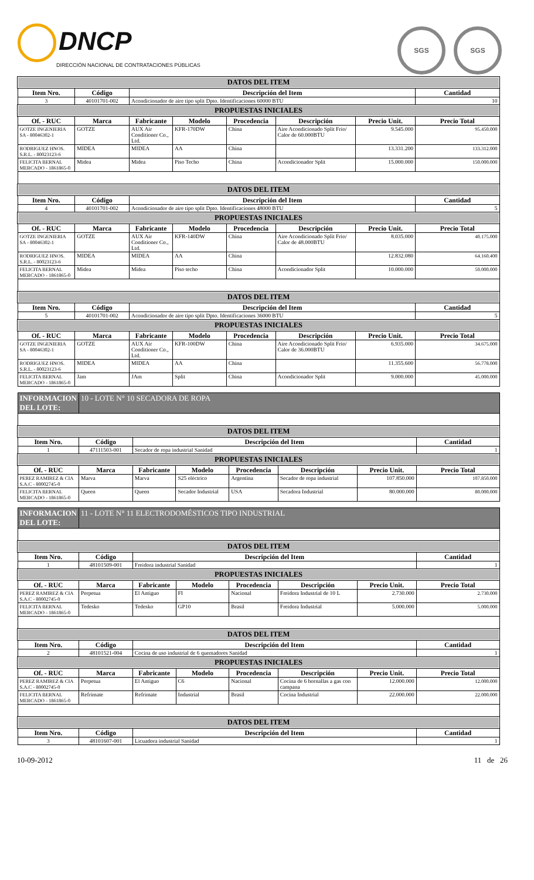DNCP
DIRECCIÓN NACIONAL DE CONTRATACIONES PÚBLICAS
SGS SGS
| DATOS DEL ITEM | | | | | | | |
| Item Nro. | Código | Descripción del Item | | | | | Cantidad |
| 3 | 40101701-002 | Acondicionador de aire tipo split Dpto. Identificaciones 60000 BTU | | | | | 10 |
| PROPUESTAS INICIALES | | | | | | | |
| Of. - RUC | Marca | Fabricante | Modelo | Procedencia | Descripción | Precio Unit. | Precio Total |
| GOTZE INGENIERIA SA - 80046302-1 | GOTZE | AUX Air Conditioner Co., Ltd. | KFR-170DW | China | Aire Acondicionado Split Frio/ Calor de 60.000BTU | 9.545.000 | 95.450.000 |
| RODRIGUEZ HNOS. S.R.L. - 80023123-6 | MIDEA | MIDEA | AA | China | | 13.331.200 | 133.312.000 |
| FELICITA BERNAL MERCADO - 1861865-0 | Midea | Midea | Piso Techo | China | Acondicionador Split | 15.000.000 | 150.000.000 |
| DATOS DEL ITEM | | | | | | | |
| Item Nro. | Código | Descripción del Item | | | | | Cantidad |
| 4 | 40101701-002 | Acondicionador de aire tipo split Dpto. Identificaciones 48000 BTU | | | | | 5 |
| PROPUESTAS INICIALES | | | | | | | |
| Of. - RUC | Marca | Fabricante | Modelo | Procedencia | Descripción | Precio Unit. | Precio Total |
| GOTZE INGENIERIA SA - 80046302-1 | GOTZE | AUX Air Conditioner Co., Ltd. | KFR-140DW | China | Aire Acondicionado Split Frio/ Calor de 48.000BTU | 8.035.000 | 40.175.000 |
| RODRIGUEZ HNOS. S.R.L. - 80023123-6 | MIDEA | MIDEA | AA | China | | 12.832.080 | 64.160.400 |
| FELICITA BERNAL MERCADO - 1861865-0 | Midea | Midea | Piso techo | China | Acondicionador Split | 10.000.000 | 50.000.000 |
| DATOS DEL ITEM | | | | | | | |
| Item Nro. | Código | Descripción del Item | | | | | Cantidad |
| 5 | 40101701-002 | Acondicionador de aire tipo split Dpto. Identificaciones 36000 BTU | | | | | 5 |
| PROPUESTAS INICIALES | | | | | | | |
| Of. - RUC | Marca | Fabricante | Modelo | Procedencia | Descripción | Precio Unit. | Precio Total |
| GOTZE INGENIERIA SA - 80046302-1 | GOTZE | AUX Air Conditioner Co., Ltd. | KFR-100DW | China | Aire Acondicionado Split Frio/ Calor de 36.000BTU | 6.935.000 | 34.675.000 |
| RODRIGUEZ HNOS. S.R.L. - 80023123-6 | MIDEA | MIDEA | AA | China | | 11.355.600 | 56.778.000 |
| FELICITA BERNAL MERCADO - 1861865-0 | Jam | JAm | Split | China | Acondicionador Split | 9.000.000 | 45.000.000 |
| INFORMACION DEL LOTE: | 10 - LOTE N° 10 SECADORA DE ROPA | | | | | | |
| DATOS DEL ITEM | | | | | | | |
| Item Nro. | Código | Descripción del Item | | | | | Cantidad |
| 1 | 47111503-001 | Secador de ropa industrial Sanidad | | | | | 1 |
| PROPUESTAS INICIALES | | | | | | | |
| Of. - RUC | Marca | Fabricante | Modelo | Procedencia | Descripción | Precio Unit. | Precio Total |
| PEREZ RAMIREZ & CIA S.A.C - 80002745-0 | Marva | Marva | S25 eléctrico | Argentina | Secador de ropa industrial | 107.850.000 | 107.850.000 |
| FELICITA BERNAL MERCADO - 1861865-0 | Queen | Queen | Secador Industrial | USA | Secadora Industrial | 80.000.000 | 80.000.000 |
| INFORMACION DEL LOTE: | 11 - LOTE N° 11 ELECTRODOMÉSTICOS TIPO INDUSTRIAL | | | | | | |
| DATOS DEL ITEM | | | | | | | |
| Item Nro. | Código | Descripción del Item | | | | | Cantidad |
| 1 | 48101509-001 | Freidora industrial Sanidad | | | | | 1 |
| PROPUESTAS INICIALES | | | | | | | |
| Of. - RUC | Marca | Fabricante | Modelo | Procedencia | Descripción | Precio Unit. | Precio Total |
| PEREZ RAMIREZ & CIA S.A.C - 80002745-0 | Perpetua | El Antiguo | FI | Nacional | Freidora Industrial de 10 L | 2.730.000 | 2.730.000 |
| FELICITA BERNAL MERCADO - 1861865-0 | Tedesko | Tedesko | GP10 | Brasil | Freidora Industrial | 5.000.000 | 5.000.000 |
| DATOS DEL ITEM | | | | | | | |
| Item Nro. | Código | Descripción del Item | | | | | Cantidad |
| 2 | 48101521-004 | Cocina de uso industrial de 6 quemadores Sanidad | | | | | 1 |
| PROPUESTAS INICIALES | | | | | | | |
| Of. - RUC | Marca | Fabricante | Modelo | Procedencia | Descripción | Precio Unit. | Precio Total |
| PEREZ RAMIREZ & CIA S.A.C - 80002745-0 | Perpetua | El Antiguo | C6 | Nacional | Cocina de 6 hornallas a gas con campana | 12.000.000 | 12.000.000 |
| FELICITA BERNAL MERCADO - 1861865-0 | Refrimate | Refrimate | Industrial | Brasil | Cocina Industrial | 22.000.000 | 22.000.000 |
| DATOS DEL ITEM | | | | | | | |
| Item Nro. | Código | Descripción del Item | | | | | Cantidad |
| 3 | 48101607-001 | Licuadora industrial Sanidad | | | | | 1 |
10-09-2012 11 de 26